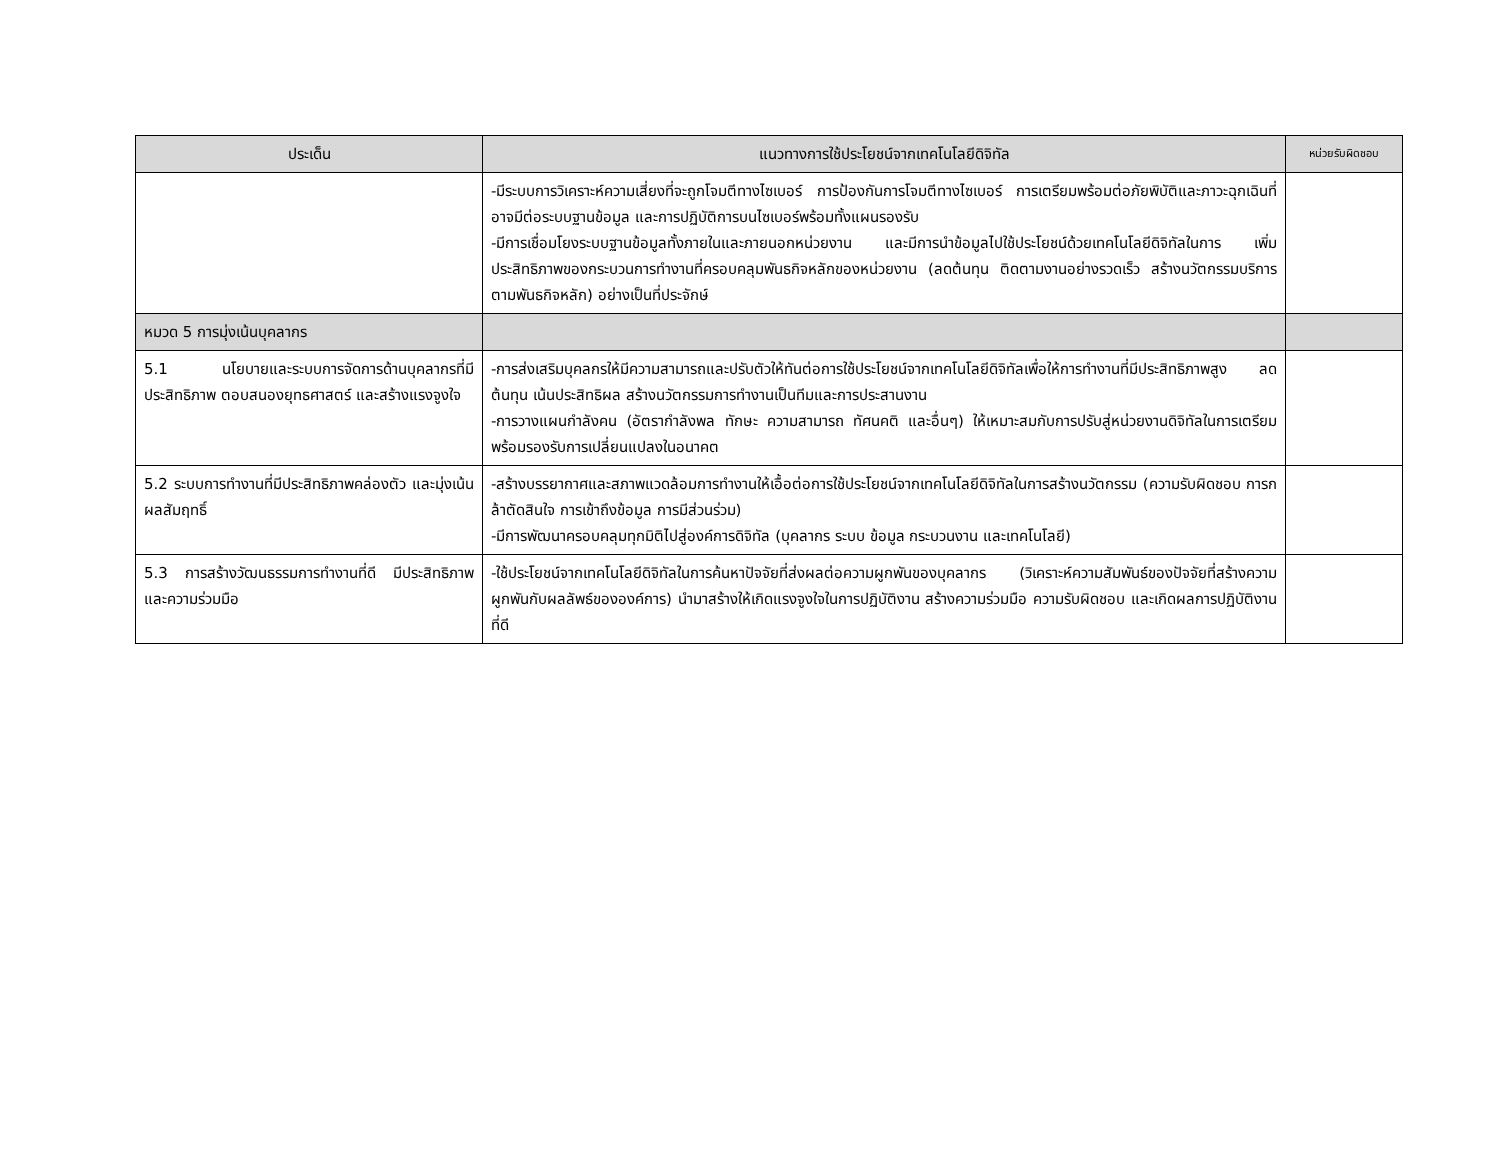| ประเด็น | แนวทางการใช้ประโยชน์จากเทคโนโลยีดิจิทัล | หน่วยรับผิดชอบ |
| --- | --- | --- |
| | -มีระบบการวิเคราะห์ความเสี่ยงที่จะถูกโจมตีทางไซเบอร์ การป้องกันการโจมตีทางไซเบอร์ การเตรียมพร้อมต่อภัยพิบัติและภาวะฉุกเฉินที่อาจมีต่อระบบฐานข้อมูล และการปฏิบัติการบนไซเบอร์พร้อมทั้งแผนรองรับ -มีการเชื่อมโยงระบบฐานข้อมูลทั้งภายในและภายนอกหน่วยงาน และมีการนำข้อมูลไปใช้ประโยชน์ด้วยเทคโนโลยีดิจิทัลในการ เพิ่มประสิทธิภาพของกระบวนการทำงานที่ครอบคลุมพันธกิจหลักของหน่วยงาน (ลดต้นทุน ติดตามงานอย่างรวดเร็ว สร้างนวัตกรรมบริการตามพันธกิจหลัก) อย่างเป็นที่ประจักษ์ | |
| หมวด 5 การมุ่งเน้นบุคลากร | | |
| 5.1 นโยบายและระบบการจัดการด้านบุคลากรที่มีประสิทธิภาพ ตอบสนองยุทธศาสตร์ และสร้างแรงจูงใจ | -การส่งเสริมบุคลกรให้มีความสามารถและปรับตัวให้ทันต่อการใช้ประโยชน์จากเทคโนโลยีดิจิทัลเพื่อให้การทำงานที่มีประสิทธิภาพสูง ลดต้นทุน เน้นประสิทธิผล สร้างนวัตกรรมการทำงานเป็นทีมและการประสานงาน -การวางแผนกำลังคน (อัตรากำลังพล ทักษะ ความสามารถ ทัศนคติ และอื่นๆ) ให้เหมาะสมกับการปรับสู่หน่วยงานดิจิทัลในการเตรียมพร้อมรองรับการเปลี่ยนแปลงในอนาคต | |
| 5.2 ระบบการทำงานที่มีประสิทธิภาพคล่องตัว และมุ่งเน้นผลสัมฤทธิ์ | -สร้างบรรยากาศและสภาพแวดล้อมการทำงานให้เอื้อต่อการใช้ประโยชน์จากเทคโนโลยีดิจิทัลในการสร้างนวัตกรรม (ความรับผิดชอบ การกล้าตัดสินใจ การเข้าถึงข้อมูล การมีส่วนร่วม) -มีการพัฒนาครอบคลุมทุกมิติไปสู่องค์การดิจิทัล (บุคลากร ระบบ ข้อมูล กระบวนงาน และเทคโนโลยี) | |
| 5.3 การสร้างวัฒนธรรมการทำงานที่ดี มีประสิทธิภาพ และความร่วมมือ | -ใช้ประโยชน์จากเทคโนโลยีดิจิทัลในการค้นหาปัจจัยที่ส่งผลต่อความผูกพันของบุคลากร (วิเคราะห์ความสัมพันธ์ของปัจจัยที่สร้างความผูกพันกับผลลัพธ์ขององค์การ) นำมาสร้างให้เกิดแรงจูงใจในการปฏิบัติงาน สร้างความร่วมมือ ความรับผิดชอบ และเกิดผลการปฏิบัติงานที่ดี | |